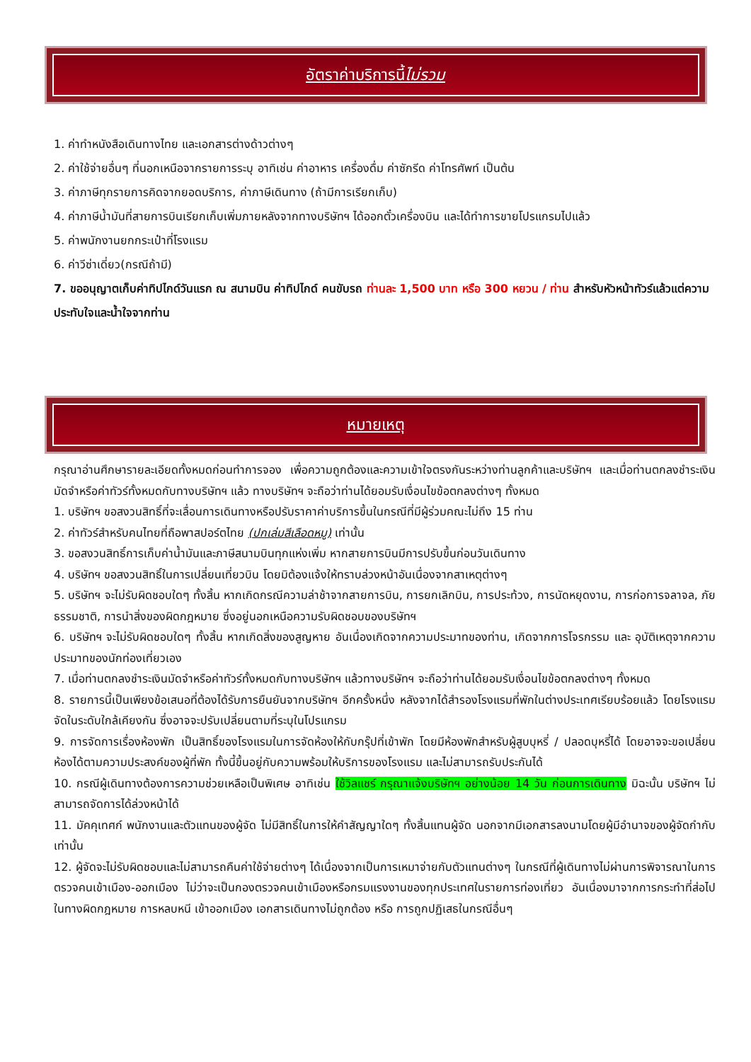อัตราค่าบริการนี้ ไม่รวม
1. ค่าทำหนังสือเดินทางไทย และเอกสารต่างด้าวต่างๆ
2. ค่าใช้จ่ายอื่นๆ ที่นอกเหนือจากรายการระบุ อาทิเช่น ค่าอาหาร เครื่องดื่ม ค่าซักรีด ค่าโทรศัพท์ เป็นต้น
3. ค่าภาษีทุกรายการคิดจากยอดบริการ, ค่าภาษีเดินทาง (ถ้ามีการเรียกเก็บ)
4. ค่าภาษีน้ำมันที่สายการบินเรียกเก็บเพิ่มภายหลังจากทางบริษัทฯ ได้ออกตั๋วเครื่องบิน และได้ทำการขายโปรแกรมไปแล้ว
5. ค่าพนักงานยกกระเป๋าที่โรงแรม
6. ค่าวีซ่าเดี่ยว(กรณีถ้ามี)
7. ขออนุญาตเก็บค่าทิปไกด์วันแรก ณ สนามบิน ค่าทิปไกด์ คนขับรถ ท่านละ 1,500 บาท หรือ 300 หยวน / ท่าน สำหรับหัวหน้าทัวร์แล้วแต่ความประทับใจและน้ำใจจากท่าน
หมายเหตุ
กรุณาอ่านศึกษารายละเอียดทั้งหมดก่อนทำการจอง เพื่อความถูกต้องและความเข้าใจตรงกันระหว่างท่านลูกค้าและบริษัทฯ และเมื่อท่านตกลงชำระเงินมัดจำหรือค่าทัวร์ทั้งหมดกับทางบริษัทฯ แล้ว ทางบริษัทฯ จะถือว่าท่านได้ยอมรับเงื่อนไขข้อตกลงต่างๆ ทั้งหมด
1. บริษัทฯ ขอสงวนสิทธิ์ที่จะเลื่อนการเดินทางหรือปรับราคาค่าบริการขึ้นในกรณีที่มีผู้ร่วมคณะไม่ถึง 15 ท่าน
2. ค่าทัวร์สำหรับคนไทยที่ถือพาสปอร์ตไทย (ปกเล่มสีเลือดหมู) เท่านั้น
3. ขอสงวนสิทธิ์การเก็บค่าน้ำมันและภาษีสนามบินทุกแห่งเพิ่ม หากสายการบินมีการปรับขึ้นก่อนวันเดินทาง
4. บริษัทฯ ขอสงวนสิทธิ์ในการเปลี่ยนเที่ยวบิน โดยมิต้องแจ้งให้ทราบล่วงหน้าอันเนื่องจากสาเหตุต่างๆ
5. บริษัทฯ จะไม่รับผิดชอบใดๆ ทั้งสิ้น หากเกิดกรณีความล่าช้าจากสายการบิน, การยกเลิกบิน, การประท้วง, การนัดหยุดงาน, การก่อการจลาจล, ภัยธรรมชาติ, การนำสิ่งของผิดกฎหมาย ซึ่งอยู่นอกเหนือความรับผิดชอบของบริษัทฯ
6. บริษัทฯ จะไม่รับผิดชอบใดๆ ทั้งสิ้น หากเกิดสิ่งของสูญหาย อันเนื่องเกิดจากความประมาทของท่าน, เกิดจากการโจรกรรม และ อุบัติเหตุจากความประมาทของนักท่องเที่ยวเอง
7. เมื่อท่านตกลงชำระเงินมัดจำหรือค่าทัวร์ทั้งหมดกับทางบริษัทฯ แล้วทางบริษัทฯ จะถือว่าท่านได้ยอมรับเงื่อนไขข้อตกลงต่างๆ ทั้งหมด
8. รายการนี้เป็นเพียงข้อเสนอที่ต้องได้รับการยืนยันจากบริษัทฯ อีกครั้งหนึ่ง หลังจากได้สำรองโรงแรมที่พักในต่างประเทศเรียบร้อยแล้ว โดยโรงแรมจัดในระดับใกล้เคียงกัน ซึ่งอาจจะปรับเปลี่ยนตามที่ระบุในโปรแกรม
9. การจัดการเรื่องห้องพัก เป็นสิทธิ์ของโรงแรมในการจัดห้องให้กับกรุ๊ปที่เข้าพัก โดยมีห้องพักสำหรับผู้สูบบุหรี่ / ปลอดบุหรี่ได้ โดยอาจจะขอเปลี่ยนห้องได้ตามความประสงค์ของผู้ที่พัก ทั้งนี้ขึ้นอยู่กับความพร้อมให้บริการของโรงแรม และไม่สามารถรับประกันได้
10. กรณีผู้เดินทางต้องการความช่วยเหลือเป็นพิเศษ อาทิเช่น ใช้วิลแชร์ กรุณาแจ้งบริษัทฯ อย่างน้อย 14 วัน ก่อนการเดินทาง มิฉะนั้น บริษัทฯ ไม่สามารถจัดการได้ล่วงหน้าได้
11. มัคคุเทศก์ พนักงานและตัวแทนของผู้จัด ไม่มีสิทธิ์ในการให้คำสัญญาใดๆ ทั้งสิ้นแทนผู้จัด นอกจากมีเอกสารลงนามโดยผู้มีอำนาจของผู้จัดกำกับเท่านั้น
12. ผู้จัดจะไม่รับผิดชอบและไม่สามารถคืนค่าใช้จ่ายต่างๆ ได้เนื่องจากเป็นการเหมาจ่ายกับตัวแทนต่างๆ ในกรณีที่ผู้เดินทางไม่ผ่านการพิจารณาในการตรวจคนเข้าเมือง-ออกเมือง ไม่ว่าจะเป็นกองตรวจคนเข้าเมืองหรือกรมแรงงานของทุกประเทศในรายการท่องเที่ยว อันเนื่องมาจากการกระทำที่ส่อไปในทางผิดกฎหมาย การหลบหนี เข้าออกเมือง เอกสารเดินทางไม่ถูกต้อง หรือ การถูกปฏิเสธในกรณีอื่นๆ